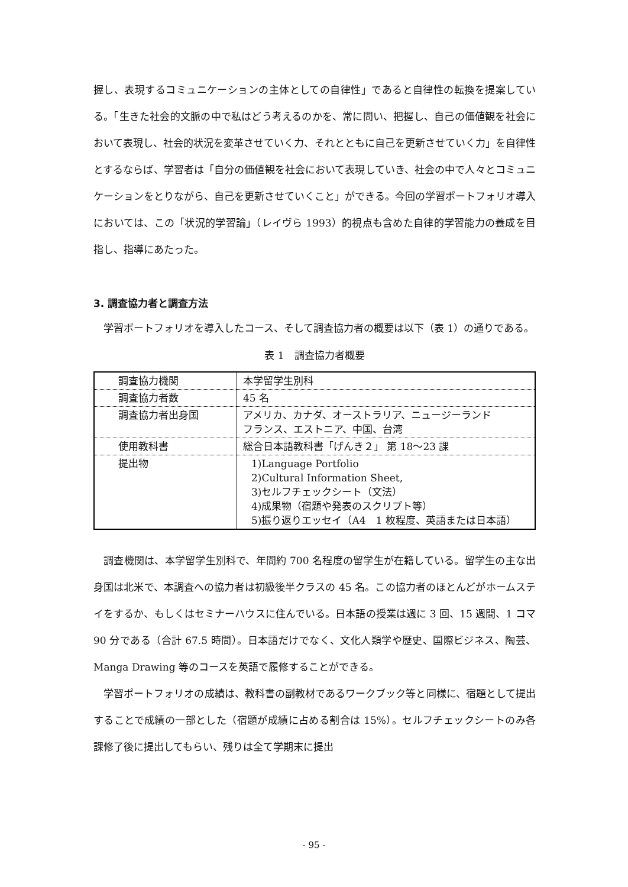握し、表現するコミュニケーションの主体としての自律性」であると自律性の転換を提案している。「生きた社会的文脈の中で私はどう考えるのかを、常に問い、把握し、自己の価値観を社会において表現し、社会的状況を変革させていく力、それとともに自己を更新させていく力」を自律性とするならば、学習者は「自分の価値観を社会において表現していき、社会の中で人々とコミュニケーションをとりながら、自己を更新させていくこと」ができる。今回の学習ポートフォリオ導入においては、この「状況的学習論」（レイヴら 1993）的視点も含めた自律的学習能力の養成を目指し、指導にあたった。
3. 調査協力者と調査方法
　学習ポートフォリオを導入したコース、そして調査協力者の概要は以下（表 1）の通りである。
表 1　調査協力者概要
| 調査協力機関 | 本学留学生別科 |
| 調査協力者数 | 45 名 |
| 調査協力者出身国 | アメリカ、カナダ、オーストラリア、ニュージーランド フランス、エストニア、中国、台湾 |
| 使用教科書 | 総合日本語教科書「げんき２」 第 18〜23 課 |
| 提出物 | 1)Language Portfolio 2)Cultural Information Sheet, 3)セルフチェックシート（文法） 4)成果物（宿題や発表のスクリプト等） 5)振り返りエッセイ（A4 1 枚程度、英語または日本語） |
　調査機関は、本学留学生別科で、年間約 700 名程度の留学生が在籍している。留学生の主な出身国は北米で、本調査への協力者は初級後半クラスの 45 名。この協力者のほとんどがホームステイをするか、もしくはセミナーハウスに住んでいる。日本語の授業は週に 3 回、15 週間、1 コマ 90 分である（合計 67.5 時間）。日本語だけでなく、文化人類学や歴史、国際ビジネス、陶芸、Manga Drawing 等のコースを英語で履修することができる。
　学習ポートフォリオの成績は、教科書の副教材であるワークブック等と同様に、宿題として提出することで成績の一部とした（宿題が成績に占める割合は 15%）。セルフチェックシートのみ各課修了後に提出してもらい、残りは全て学期末に提出
- 95 -